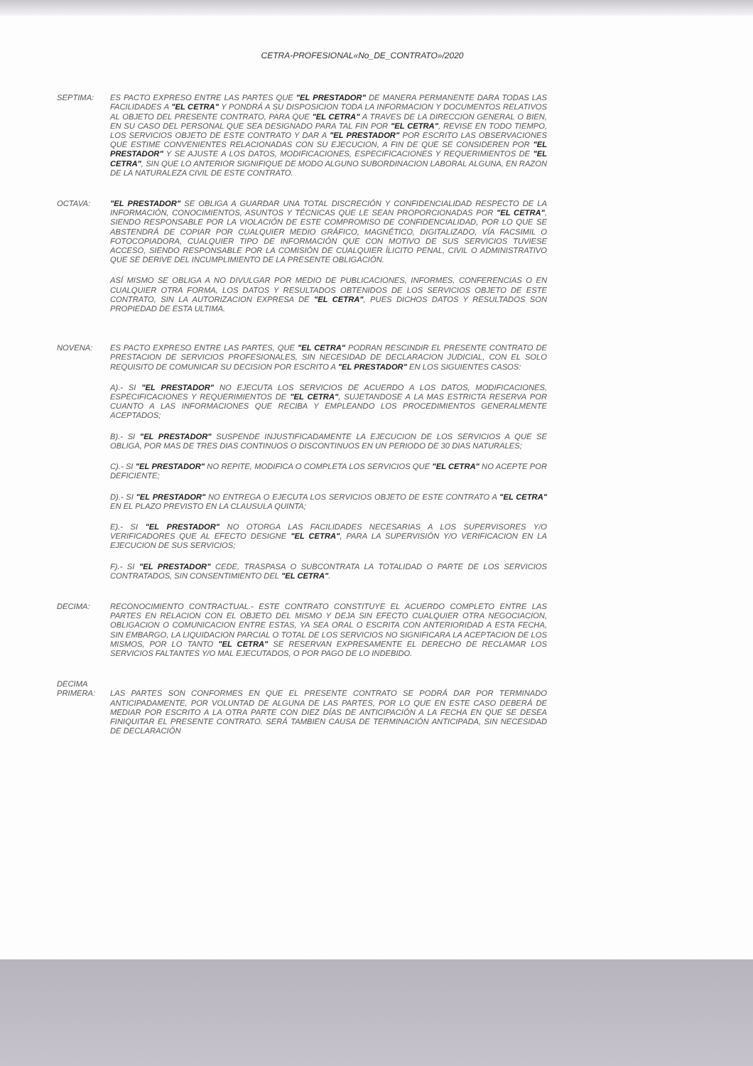CETRA-PROFESIONAL«No_DE_CONTRATO»/2020
SEPTIMA: ES PACTO EXPRESO ENTRE LAS PARTES QUE "EL PRESTADOR" DE MANERA PERMANENTE DARA TODAS LAS FACILIDADES A "EL CETRA" Y PONDRÁ A SU DISPOSICION TODA LA INFORMACION Y DOCUMENTOS RELATIVOS AL OBJETO DEL PRESENTE CONTRATO, PARA QUE "EL CETRA" A TRAVES DE LA DIRECCION GENERAL O BIEN, EN SU CASO DEL PERSONAL QUE SEA DESIGNADO PARA TAL FIN POR "EL CETRA", REVISE EN TODO TIEMPO, LOS SERVICIOS OBJETO DE ESTE CONTRATO Y DAR A "EL PRESTADOR" POR ESCRITO LAS OBSERVACIONES QUE ESTIME CONVENIENTES RELACIONADAS CON SU EJECUCION, A FIN DE QUE SE CONSIDEREN POR "EL PRESTADOR" Y SE AJUSTE A LOS DATOS, MODIFICACIONES, ESPECIFICACIONES Y REQUERIMIENTOS DE "EL CETRA", SIN QUE LO ANTERIOR SIGNIFIQUE DE MODO ALGUNO SUBORDINACION LABORAL ALGUNA, EN RAZON DE LA NATURALEZA CIVIL DE ESTE CONTRATO.
OCTAVA: "EL PRESTADOR" SE OBLIGA A GUARDAR UNA TOTAL DISCRECIÓN Y CONFIDENCIALIDAD RESPECTO DE LA INFORMACIÓN, CONOCIMIENTOS, ASUNTOS Y TÉCNICAS QUE LE SEAN PROPORCIONADAS POR "EL CETRA", SIENDO RESPONSABLE POR LA VIOLACIÓN DE ESTE COMPROMISO DE CONFIDENCIALIDAD, POR LO QUE SE ABSTENDRÁ DE COPIAR POR CUALQUIER MEDIO GRÁFICO, MAGNÉTICO, DIGITALIZADO, VÍA FACSIMIL O FOTOCOPIADORA, CUALQUIER TIPO DE INFORMACIÓN QUE CON MOTIVO DE SUS SERVICIOS TUVIESE ACCESO, SIENDO RESPONSABLE POR LA COMISIÓN DE CUALQUIER ÍLICITO PENAL, CIVIL O ADMINISTRATIVO QUE SE DERIVE DEL INCUMPLIMIENTO DE LA PRESENTE OBLIGACIÓN.
ASÍ MISMO SE OBLIGA A NO DIVULGAR POR MEDIO DE PUBLICACIONES, INFORMES, CONFERENCIAS O EN CUALQUIER OTRA FORMA, LOS DATOS Y RESULTADOS OBTENIDOS DE LOS SERVICIOS OBJETO DE ESTE CONTRATO, SIN LA AUTORIZACION EXPRESA DE "EL CETRA", PUES DICHOS DATOS Y RESULTADOS SON PROPIEDAD DE ESTA ULTIMA.
NOVENA: ES PACTO EXPRESO ENTRE LAS PARTES, QUE "EL CETRA" PODRAN RESCINDIR EL PRESENTE CONTRATO DE PRESTACION DE SERVICIOS PROFESIONALES, SIN NECESIDAD DE DECLARACION JUDICIAL, CON EL SOLO REQUISITO DE COMUNICAR SU DECISION POR ESCRITO A "EL PRESTADOR" EN LOS SIGUIENTES CASOS:
A).- SI "EL PRESTADOR" NO EJECUTA LOS SERVICIOS DE ACUERDO A LOS DATOS, MODIFICACIONES, ESPECIFICACIONES Y REQUERIMIENTOS DE "EL CETRA", SUJETANDOSE A LA MAS ESTRICTA RESERVA POR CUANTO A LAS INFORMACIONES QUE RECIBA Y EMPLEANDO LOS PROCEDIMIENTOS GENERALMENTE ACEPTADOS;
B).- SI "EL PRESTADOR" SUSPENDE INJUSTIFICADAMENTE LA EJECUCION DE LOS SERVICIOS A QUE SE OBLIGA, POR MAS DE TRES DIAS CONTINUOS O DISCONTINUOS EN UN PERIODO DE 30 DIAS NATURALES;
C).- SI "EL PRESTADOR" NO REPITE, MODIFICA O COMPLETA LOS SERVICIOS QUE "EL CETRA" NO ACEPTE POR DEFICIENTE;
D).- SI "EL PRESTADOR" NO ENTREGA O EJECUTA LOS SERVICIOS OBJETO DE ESTE CONTRATO A "EL CETRA" EN EL PLAZO PREVISTO EN LA CLAUSULA QUINTA;
E).- SI "EL PRESTADOR" NO OTORGA LAS FACILIDADES NECESARIAS A LOS SUPERVISORES Y/O VERIFICADORES QUE AL EFECTO DESIGNE "EL CETRA", PARA LA SUPERVISIÓN Y/O VERIFICACION EN LA EJECUCION DE SUS SERVICIOS;
F).- SI "EL PRESTADOR" CEDE, TRASPASA O SUBCONTRATA LA TOTALIDAD O PARTE DE LOS SERVICIOS CONTRATADOS, SIN CONSENTIMIENTO DEL "EL CETRA".
DECIMA: RECONOCIMIENTO CONTRACTUAL.- ESTE CONTRATO CONSTITUYE EL ACUERDO COMPLETO ENTRE LAS PARTES EN RELACION CON EL OBJETO DEL MISMO Y DEJA SIN EFECTO CUALQUIER OTRA NEGOCIACION, OBLIGACION O COMUNICACION ENTRE ESTAS, YA SEA ORAL O ESCRITA CON ANTERIORIDAD A ESTA FECHA, SIN EMBARGO, LA LIQUIDACION PARCIAL O TOTAL DE LOS SERVICIOS NO SIGNIFICARA LA ACEPTACION DE LOS MISMOS, POR LO TANTO "EL CETRA" SE RESERVAN EXPRESAMENTE EL DERECHO DE RECLAMAR LOS SERVICIOS FALTANTES Y/O MAL EJECUTADOS, O POR PAGO DE LO INDEBIDO.
DECIMA
PRIMERA:
LAS PARTES SON CONFORMES EN QUE EL PRESENTE CONTRATO SE PODRÁ DAR POR TERMINADO ANTICIPADAMENTE, POR VOLUNTAD DE ALGUNA DE LAS PARTES, POR LO QUE EN ESTE CASO DEBERÁ DE MEDIAR POR ESCRITO A LA OTRA PARTE CON DIEZ DÍAS DE ANTICIPACIÓN A LA FECHA EN QUE SE DESEA FINIQUITAR EL PRESENTE CONTRATO. SERÁ TAMBIEN CAUSA DE TERMINACIÓN ANTICIPADA, SIN NECESIDAD DE DECLARACIÓN